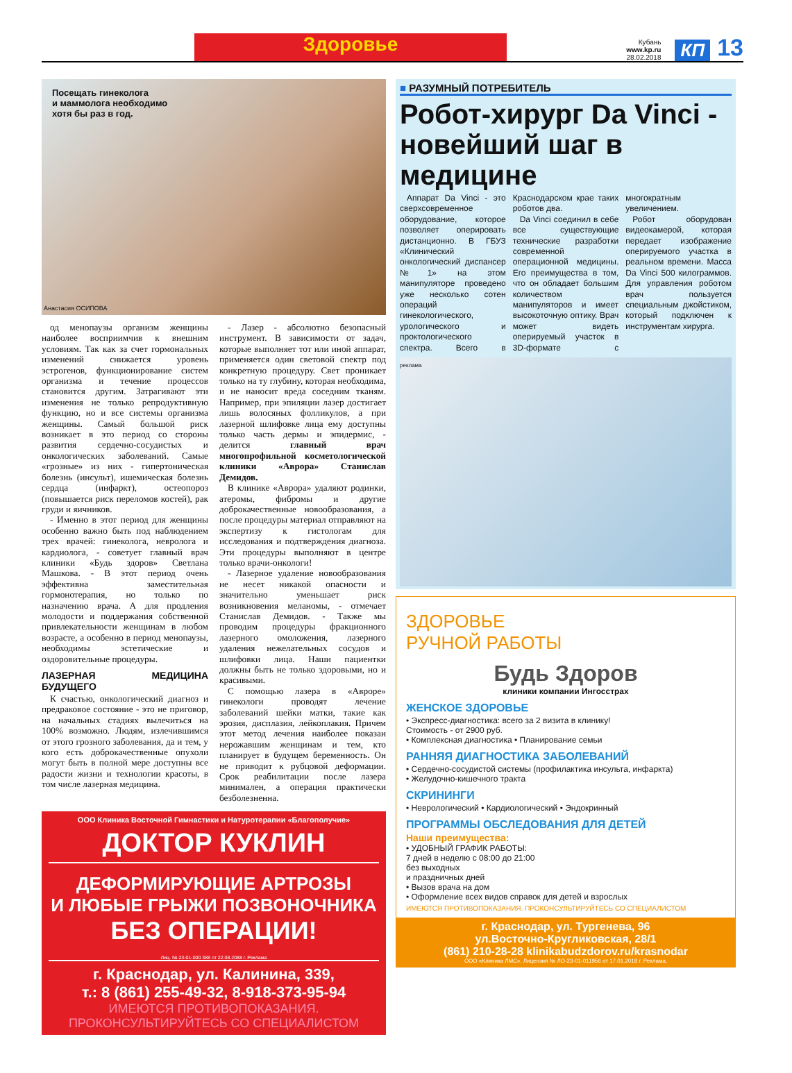Здоровье
Кубань
www.kp.ru
28.02.2018
КП 13
Посещать гинеколога
и маммолога необходимо
хотя бы раз в год.
Анастасия ОСИПОВА
од менопаузы организм женщины наиболее восприимчив к внешним условиям. Так как за счет гормональных изменений снижается уровень эстрогенов, функционирование систем организма и течение процессов становится другим. Затрагивают эти изменения не только репродуктивную функцию, но и все системы организма женщины. Самый большой риск возникает в это период со стороны развития сердечно-сосудистых и онкологических заболеваний. Самые «грозные» из них - гипертоническая болезнь (инсульт), ишемическая болезнь сердца (инфаркт), остеопороз (повышается риск переломов костей), рак груди и яичников.
- Именно в этот период для женщины особенно важно быть под наблюдением трех врачей: гинеколога, невролога и кардиолога, - советует главный врач клиники «Будь здоров» Светлана Машкова. - В этот период очень эффективна заместительная гормонотерапия, но только по назначению врача. А для продления молодости и поддержания собственной привлекательности женщинам в любом возрасте, а особенно в период менопаузы, необходимы эстетические и оздоровительные процедуры.
ЛАЗЕРНАЯ МЕДИЦИНА БУДУЩЕГО
К счастью, онкологический диагноз и предраковое состояние - это не приговор, на начальных стадиях вылечиться на 100% возможно. Людям, излечившимся от этого грозного заболевания, да и тем, у кого есть доброкачественные опухоли могут быть в полной мере доступны все радости жизни и технологии красоты, в том числе лазерная медицина.
- Лазер - абсолютно безопасный инструмент. В зависимости от задач, которые выполняет тот или иной аппарат, применяется один световой спектр под конкретную процедуру. Свет проникает только на ту глубину, которая необходима, и не наносит вреда соседним тканям. Например, при эпиляции лазер достигает лишь волосяных фолликулов, а при лазерной шлифовке лица ему доступны только часть дермы и эпидермис, - делится главный врач многопрофильной косметологической клиники «Аврора» Станислав Демидов.
В клинике «Аврора» удаляют родинки, атеромы, фибромы и другие доброкачественные новообразования, а после процедуры материал отправляют на экспертизу к гистологам для исследования и подтверждения диагноза. Эти процедуры выполняют в центре только врачи-онкологи!
- Лазерное удаление новообразования не несет никакой опасности и значительно уменьшает риск возникновения меланомы, - отмечает Станислав Демидов. - Также мы проводим процедуры фракционного лазерного омоложения, лазерного удаления нежелательных сосудов и шлифовки лица. Наши пациентки должны быть не только здоровыми, но и красивыми.
С помощью лазера в «Авроре» гинекологи проводят лечение заболеваний шейки матки, такие как эрозия, дисплазия, лейкоплакия. Причем этот метод лечения наиболее показан нерожавшим женщинам и тем, кто планирует в будущем беременность. Он не приводит к рубцовой деформации. Срок реабилитации после лазера минимален, а операция практически безболезненна.
ООО Клиника Восточной Гимнастики и Натуротерапии «Благополучие»
ДОКТОР КУКЛИН
ДЕФОРМИРУЮЩИЕ АРТРОЗЫ
И ЛЮБЫЕ ГРЫЖИ ПОЗВОНОЧНИКА
БЕЗ ОПЕРАЦИИ!
Лиц. № 23-01-000 388 от 22.08.2088 г. Реклама
г. Краснодар, ул. Калинина, 339,
т.: 8 (861) 255-49-32, 8-918-373-95-94
ИМЕЮТСЯ ПРОТИВОПОКАЗАНИЯ. ПРОКОНСУЛЬТИРУЙТЕСЬ СО СПЕЦИАЛИСТОМ
■ РАЗУМНЫЙ ПОТРЕБИТЕЛЬ
Робот-хирург Da Vinci - новейший шаг в медицине
Аппарат Da Vinci - это сверхсовременное оборудование, которое позволяет оперировать дистанционно. В ГБУЗ «Клинический онкологический диспансер №1» на этом манипуляторе проведено уже несколько сотен операций гинекологического, урологического и проктологического спектра. Всего в Краснодарском крае таких роботов два.
Da Vinci соединил в себе все существующие технические разработки современной операционной медицины. Его преимущества в том, что он обладает большим количеством манипуляторов и имеет высокоточную оптику. Врач может видеть оперируемый участок в 3D-формате с многократным увеличением.
Робот оборудован видеокамерой, которая передает изображение оперируемого участка в реальном времени. Масса Da Vinci 500 килограммов. Для управления роботом врач пользуется специальным джойстиком, который подключен к инструментам хирурга.
реклама
ЗДОРОВЬЕ
РУЧНОЙ РАБОТЫ
Будь Здоров
клиники компании Ингосстрах
ЖЕНСКОЕ ЗДОРОВЬЕ
• Экспресс-диагностика: всего за 2 визита в клинику!
Стоимость - от 2900 руб.
• Комплексная диагностика • Планирование семьи
РАННЯЯ ДИАГНОСТИКА ЗАБОЛЕВАНИЙ
• Сердечно-сосудистой системы (профилактика инсульта, инфаркта)
• Желудочно-кишечного тракта
СКРИНИНГИ
• Неврологический • Кардиологический • Эндокринный
ПРОГРАММЫ ОБСЛЕДОВАНИЯ ДЛЯ ДЕТЕЙ
Наши преимущества:
• УДОБНЫЙ ГРАФИК РАБОТЫ:
7 дней в неделю с 08:00 до 21:00
без выходных
и праздничных дней
• Вызов врача на дом
• Оформление всех видов справок для детей и взрослых
ИМЕЮТСЯ ПРОТИВОПОКАЗАНИЯ. ПРОКОНСУЛЬТИРУЙТЕСЬ СО СПЕЦИАЛИСТОМ
г. Краснодар, ул. Тургенева, 96
ул.Восточно-Кругликовская, 28/1
(861) 210-28-28 klinikabudzdorov.ru/krasnodar
ООО «Клиника ЛМС». Лицензия № ЛО-23-01-011956 от 17.01.2018 г. Реклама.